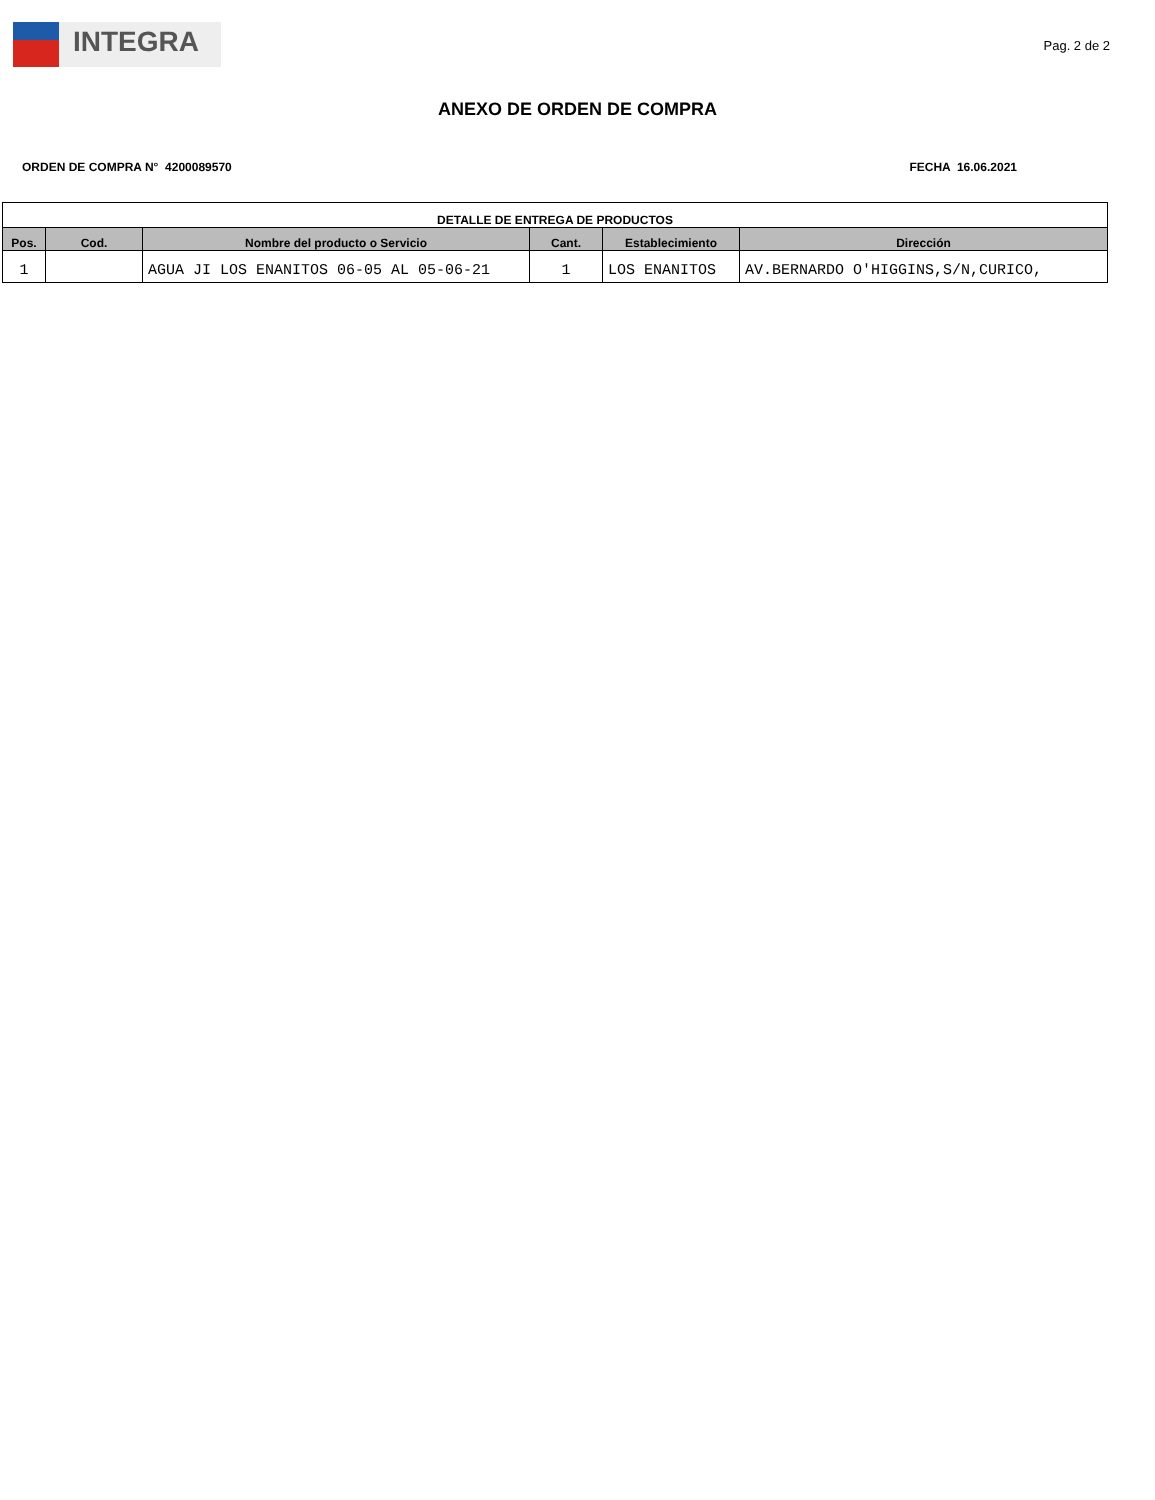INTEGRA
Pag. 2 de 2
ANEXO DE ORDEN DE COMPRA
ORDEN DE COMPRA N° 4200089570 FECHA 16.06.2021
| DETALLE DE ENTREGA DE PRODUCTOS | | | | | |
| Pos. | Cod. | Nombre del producto o Servicio | Cant. | Establecimiento | Dirección |
| 1 | | AGUA JI LOS ENANITOS 06-05 AL 05-06-21 | 1 | LOS ENANITOS | AV.BERNARDO O'HIGGINS,S/N,CURICO, |